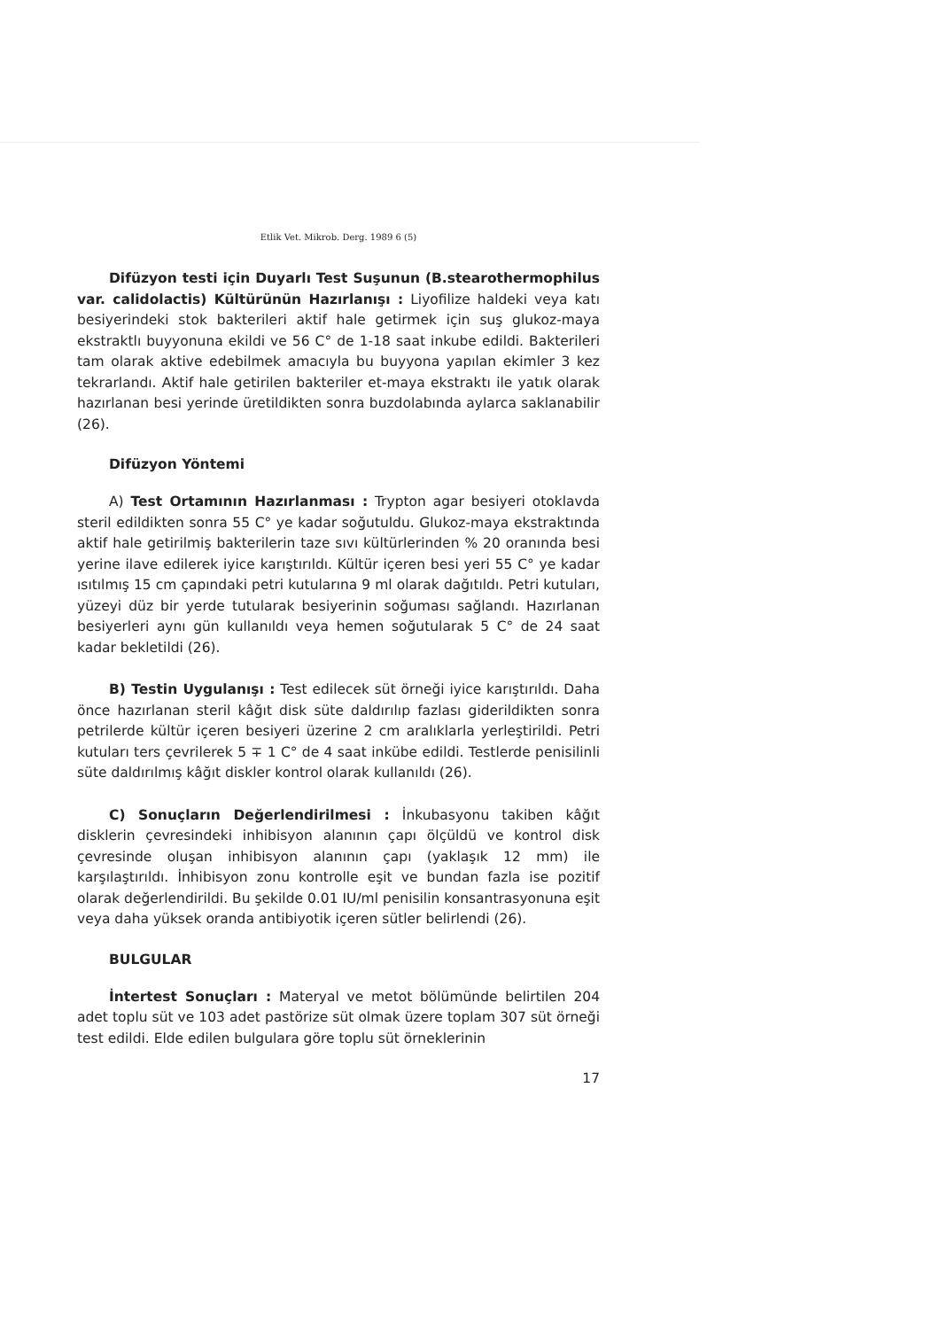Etlik Vet. Mikrob. Derg. 1989 6 (5)
Difüzyon testi için Duyarlı Test Suşunun (B.stearothermophilus var. calidolactis) Kültürünün Hazırlanışı : Liyofilize haldeki veya katı besiyerindeki stok bakterileri aktif hale getirmek için suş glukoz-maya ekstraktlı buyyonuna ekildi ve 56 C° de 1-18 saat inkube edildi. Bakterileri tam olarak aktive edebilmek amacıyla bu buyyona yapılan ekimler 3 kez tekrarlandı. Aktif hale getirilen bakteriler et-maya ekstraktı ile yatık olarak hazırlanan besi yerinde üretildikten sonra buzdolabında aylarca saklanabilir (26).
Difüzyon Yöntemi
A) Test Ortamının Hazırlanması : Trypton agar besiyeri otoklavda steril edildikten sonra 55 C° ye kadar soğutuldu. Glukoz-maya ekstraktında aktif hale getirilmiş bakterilerin taze sıvı kültürlerinden % 20 oranında besi yerine ilave edilerek iyice karıştırıldı. Kültür içeren besi yeri 55 C° ye kadar ısıtılmış 15 cm çapındaki petri kutularına 9 ml olarak dağıtıldı. Petri kutuları, yüzeyi düz bir yerde tutularak besiyerinin soğuması sağlandı. Hazırlanan besiyerleri aynı gün kullanıldı veya hemen soğutularak 5 C° de 24 saat kadar bekletildi (26).
B) Testin Uygulanışı : Test edilecek süt örneği iyice karıştırıldı. Daha önce hazırlanan steril kâğıt disk süte daldırılıp fazlası giderildikten sonra petrilerde kültür içeren besiyeri üzerine 2 cm aralıklarla yerleştirildi. Petri kutuları ters çevrilerek 5 ∓ 1 C° de 4 saat inkübe edildi. Testlerde penisilinli süte daldırılmış kâğıt diskler kontrol olarak kullanıldı (26).
C) Sonuçların Değerlendirilmesi : İnkubasyonu takiben kâğıt disklerin çevresindeki inhibisyon alanının çapı ölçüldü ve kontrol disk çevresinde oluşan inhibisyon alanının çapı (yaklaşık 12 mm) ile karşılaştırıldı. İnhibisyon zonu kontrolle eşit ve bundan fazla ise pozitif olarak değerlendirildi. Bu şekilde 0.01 IU/ml penisilin konsantrasyonuna eşit veya daha yüksek oranda antibiyotik içeren sütler belirlendi (26).
BULGULAR
İntertest Sonuçları : Materyal ve metot bölümünde belirtilen 204 adet toplu süt ve 103 adet pastörize süt olmak üzere toplam 307 süt örneği test edildi. Elde edilen bulgulara göre toplu süt örneklerinin
17